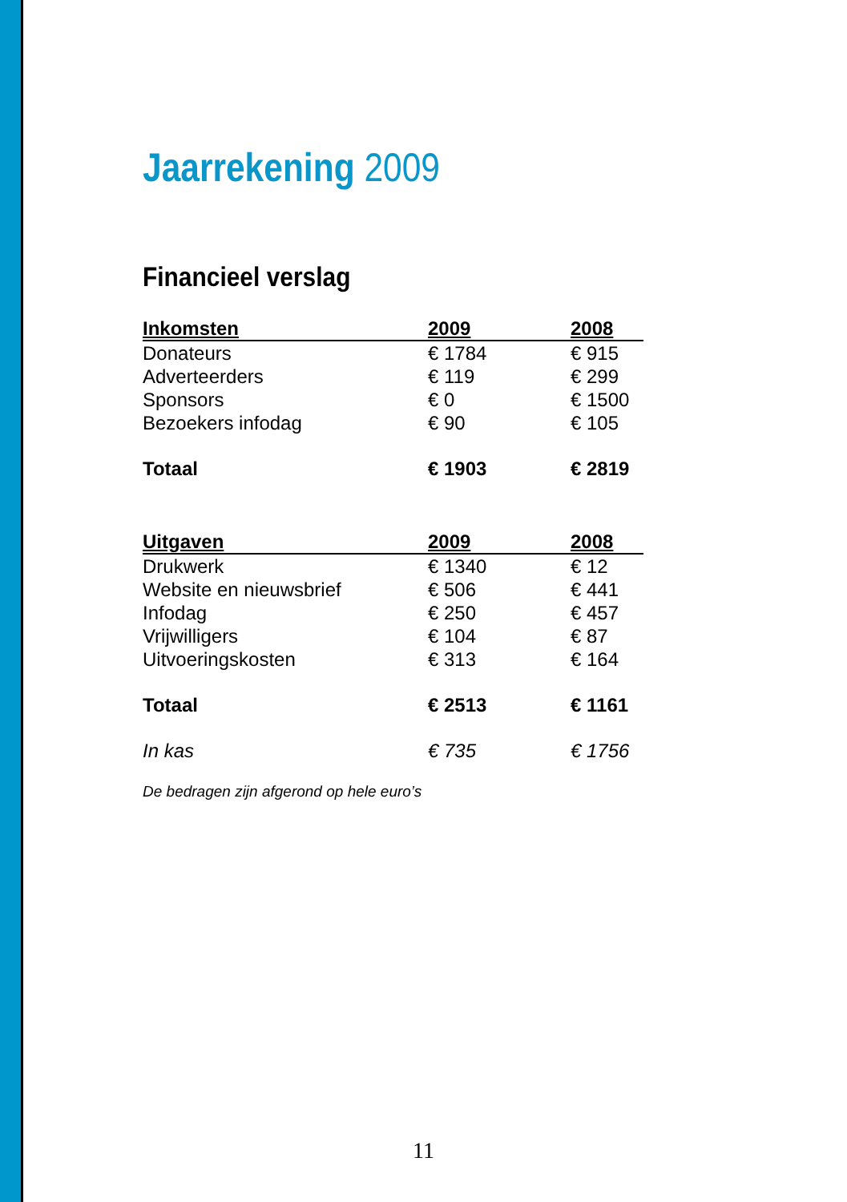Jaarrekening 2009
Financieel verslag
| Inkomsten | 2009 | 2008 |
| --- | --- | --- |
| Donateurs | € 1784 | € 915 |
| Adverteerders | € 119 | € 299 |
| Sponsors | € 0 | € 1500 |
| Bezoekers infodag | € 90 | € 105 |
| Totaal | € 1903 | € 2819 |
| Uitgaven | 2009 | 2008 |
| --- | --- | --- |
| Drukwerk | € 1340 | € 12 |
| Website en nieuwsbrief | € 506 | € 441 |
| Infodag | € 250 | € 457 |
| Vrijwilligers | € 104 | € 87 |
| Uitvoeringskosten | € 313 | € 164 |
| Totaal | € 2513 | € 1161 |
| In kas | € 735 | € 1756 |
De bedragen zijn afgerond op hele euro’s
11